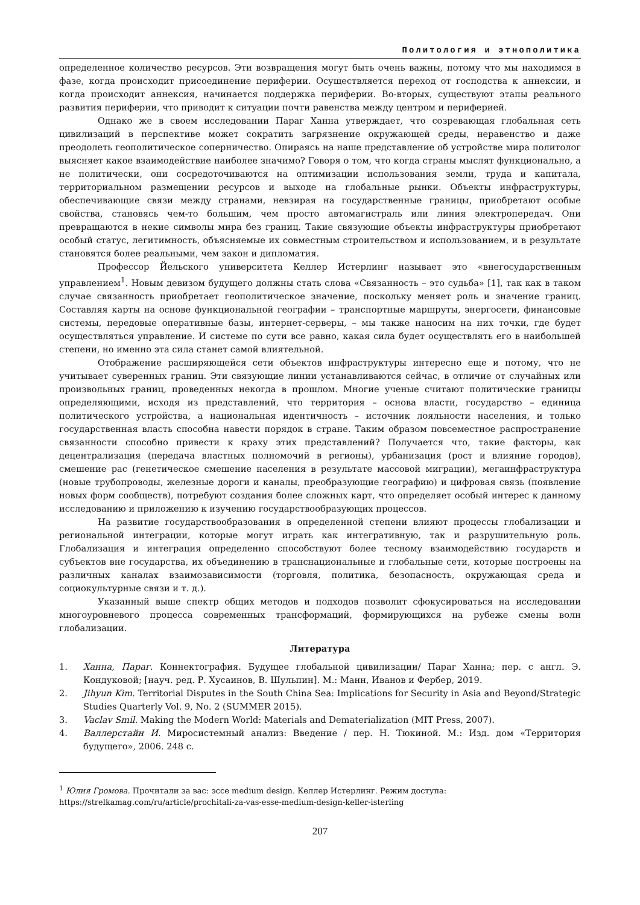Политология и этнополитика
определенное количество ресурсов. Эти возвращения могут быть очень важны, потому что мы находимся в фазе, когда происходит присоединение периферии. Осуществляется переход от господства к аннексии, и когда происходит аннексия, начинается поддержка периферии. Во-вторых, существуют этапы реального развития периферии, что приводит к ситуации почти равенства между центром и периферией.
Однако же в своем исследовании Параг Ханна утверждает, что созревающая глобальная сеть цивилизаций в перспективе может сократить загрязнение окружающей среды, неравенство и даже преодолеть геополитическое соперничество. Опираясь на наше представление об устройстве мира политолог выясняет какое взаимодействие наиболее значимо? Говоря о том, что когда страны мыслят функционально, а не политически, они сосредоточиваются на оптимизации использования земли, труда и капитала, территориальном размещении ресурсов и выходе на глобальные рынки. Объекты инфраструктуры, обеспечивающие связи между странами, невзирая на государственные границы, приобретают особые свойства, становясь чем-то большим, чем просто автомагистраль или линия электропередач. Они превращаются в некие символы мира без границ. Такие связующие объекты инфраструктуры приобретают особый статус, легитимность, объясняемые их совместным строительством и использованием, и в результате становятся более реальными, чем закон и дипломатия.
Профессор Йельского университета Келлер Истерлинг называет это «внегосударственным управлением<sup>1</sup>. Новым девизом будущего должны стать слова «Связанность – это судьба» [1], так как в таком случае связанность приобретает геополитическое значение, поскольку меняет роль и значение границ. Составляя карты на основе функциональной географии – транспортные маршруты, энергосети, финансовые системы, передовые оперативные базы, интернет-серверы, – мы также наносим на них точки, где будет осуществляться управление. И системе по сути все равно, какая сила будет осуществлять его в наибольшей степени, но именно эта сила станет самой влиятельной.
Отображение расширяющейся сети объектов инфраструктуры интересно еще и потому, что не учитывает суверенных границ. Эти связующие линии устанавливаются сейчас, в отличие от случайных или произвольных границ, проведенных некогда в прошлом. Многие ученые считают политические границы определяющими, исходя из представлений, что территория – основа власти, государство – единица политического устройства, а национальная идентичность – источник лояльности населения, и только государственная власть способна навести порядок в стране. Таким образом повсеместное распространение связанности способно привести к краху этих представлений? Получается что, такие факторы, как децентрализация (передача властных полномочий в регионы), урбанизация (рост и влияние городов), смешение рас (генетическое смешение населения в результате массовой миграции), мегаинфраструктура (новые трубопроводы, железные дороги и каналы, преобразующие географию) и цифровая связь (появление новых форм сообществ), потребуют создания более сложных карт, что определяет особый интерес к данному исследованию и приложению к изучению государствообразующих процессов.
На развитие государствообразования в определенной степени влияют процессы глобализации и региональной интеграции, которые могут играть как интегративную, так и разрушительную роль. Глобализация и интеграция определенно способствуют более тесному взаимодействию государств и субъектов вне государства, их объединению в транснациональные и глобальные сети, которые построены на различных каналах взаимозависимости (торговля, политика, безопасность, окружающая среда и социокультурные связи и т. д.).
Указанный выше спектр общих методов и подходов позволит сфокусироваться на исследовании многоуровневого процесса современных трансформаций, формирующихся на рубеже смены волн глобализации.
Литература
1. Ханна, Параг. Коннектография. Будущее глобальной цивилизации/ Параг Ханна; пер. с англ. Э. Кондуковой; [науч. ред. Р. Хусаинов, В. Шульпин]. М.: Манн, Иванов и Фербер, 2019.
2. Jihyun Kim. Territorial Disputes in the South China Sea: Implications for Security in Asia and Beyond/Strategic Studies Quarterly Vol. 9, No. 2 (SUMMER 2015).
3. Vaclav Smil. Making the Modern World: Materials and Dematerialization (MIT Press, 2007).
4. Валлерстайн И. Миросистемный анализ: Введение / пер. Н. Тюкиной. М.: Изд. дом «Территория будущего», 2006. 248 с.
<sup>1</sup> Юлия Громова. Прочитали за вас: эссе medium design. Келлер Истерлинг. Режим доступа:
https://strelkamag.com/ru/article/prochitali-za-vas-esse-medium-design-keller-isterling
207